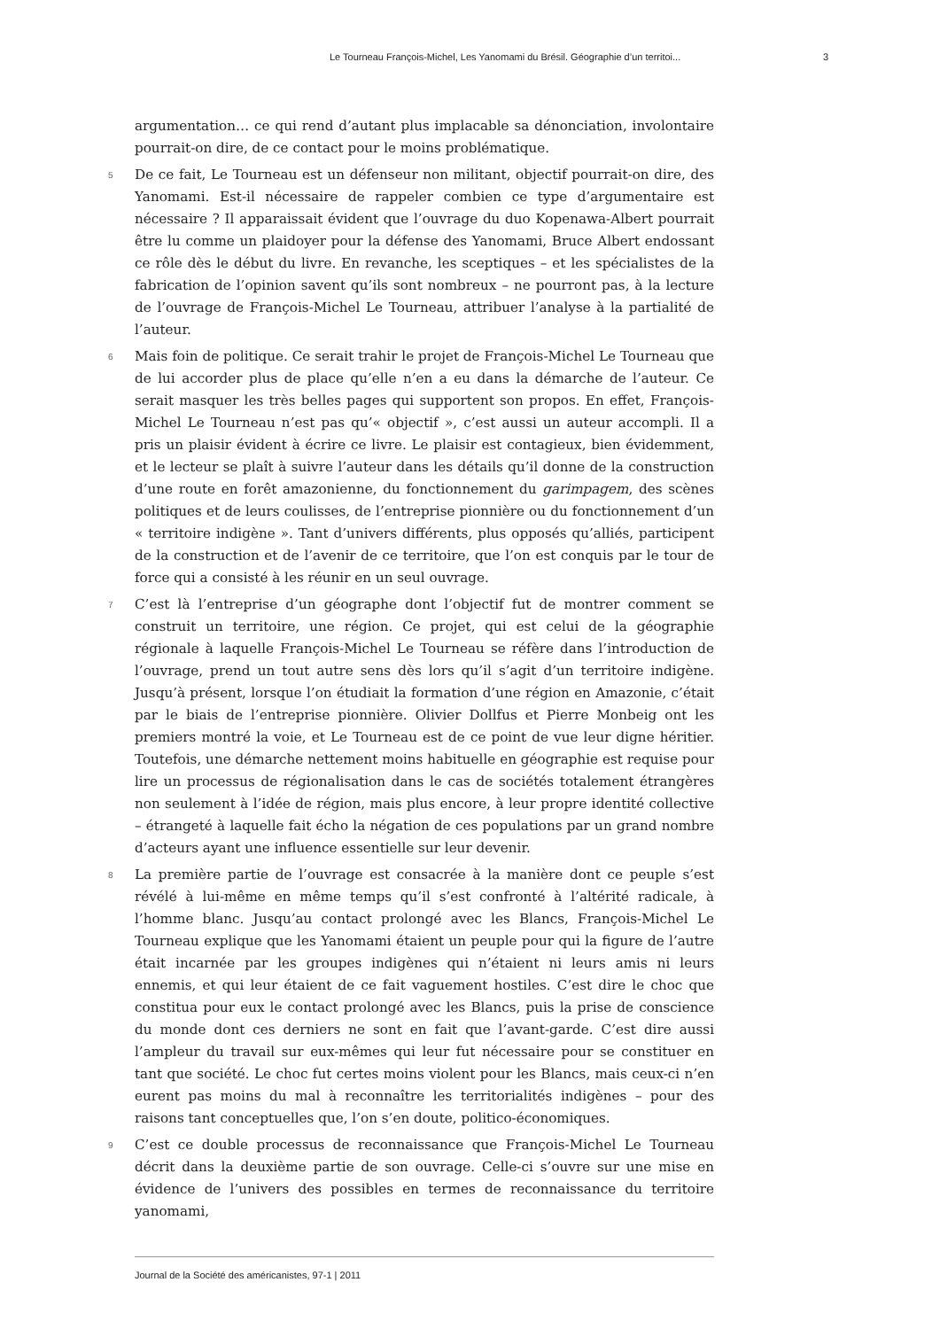Le Tourneau François-Michel, Les Yanomami du Brésil. Géographie d’un territoi... 3
argumentation… ce qui rend d’autant plus implacable sa dénonciation, involontaire pourrait-on dire, de ce contact pour le moins problématique.
5
De ce fait, Le Tourneau est un défenseur non militant, objectif pourrait-on dire, des Yanomami. Est-il nécessaire de rappeler combien ce type d’argumentaire est nécessaire ? Il apparaissait évident que l’ouvrage du duo Kopenawa-Albert pourrait être lu comme un plaidoyer pour la défense des Yanomami, Bruce Albert endossant ce rôle dès le début du livre. En revanche, les sceptiques – et les spécialistes de la fabrication de l’opinion savent qu’ils sont nombreux – ne pourront pas, à la lecture de l’ouvrage de François-Michel Le Tourneau, attribuer l’analyse à la partialité de l’auteur.
6
Mais foin de politique. Ce serait trahir le projet de François-Michel Le Tourneau que de lui accorder plus de place qu’elle n’en a eu dans la démarche de l’auteur. Ce serait masquer les très belles pages qui supportent son propos. En effet, François-Michel Le Tourneau n’est pas qu’« objectif », c’est aussi un auteur accompli. Il a pris un plaisir évident à écrire ce livre. Le plaisir est contagieux, bien évidemment, et le lecteur se plaît à suivre l’auteur dans les détails qu’il donne de la construction d’une route en forêt amazonienne, du fonctionnement du garimpagem, des scènes politiques et de leurs coulisses, de l’entreprise pionnière ou du fonctionnement d’un « territoire indigène ». Tant d’univers différents, plus opposés qu’alliés, participent de la construction et de l’avenir de ce territoire, que l’on est conquis par le tour de force qui a consisté à les réunir en un seul ouvrage.
7
C’est là l’entreprise d’un géographe dont l’objectif fut de montrer comment se construit un territoire, une région. Ce projet, qui est celui de la géographie régionale à laquelle François-Michel Le Tourneau se réfère dans l’introduction de l’ouvrage, prend un tout autre sens dès lors qu’il s’agit d’un territoire indigène. Jusqu’à présent, lorsque l’on étudiait la formation d’une région en Amazonie, c’était par le biais de l’entreprise pionnière. Olivier Dollfus et Pierre Monbeig ont les premiers montré la voie, et Le Tourneau est de ce point de vue leur digne héritier. Toutefois, une démarche nettement moins habituelle en géographie est requise pour lire un processus de régionalisation dans le cas de sociétés totalement étrangères non seulement à l’idée de région, mais plus encore, à leur propre identité collective – étrangeté à laquelle fait écho la négation de ces populations par un grand nombre d’acteurs ayant une influence essentielle sur leur devenir.
8
La première partie de l’ouvrage est consacrée à la manière dont ce peuple s’est révélé à lui-même en même temps qu’il s’est confronté à l’altérité radicale, à l’homme blanc. Jusqu’au contact prolongé avec les Blancs, François-Michel Le Tourneau explique que les Yanomami étaient un peuple pour qui la figure de l’autre était incarnée par les groupes indigènes qui n’étaient ni leurs amis ni leurs ennemis, et qui leur étaient de ce fait vaguement hostiles. C’est dire le choc que constitua pour eux le contact prolongé avec les Blancs, puis la prise de conscience du monde dont ces derniers ne sont en fait que l’avant-garde. C’est dire aussi l’ampleur du travail sur eux-mêmes qui leur fut nécessaire pour se constituer en tant que société. Le choc fut certes moins violent pour les Blancs, mais ceux-ci n’en eurent pas moins du mal à reconnaître les territorialités indigènes – pour des raisons tant conceptuelles que, l’on s’en doute, politico-économiques.
9
C’est ce double processus de reconnaissance que François-Michel Le Tourneau décrit dans la deuxième partie de son ouvrage. Celle-ci s’ouvre sur une mise en évidence de l’univers des possibles en termes de reconnaissance du territoire yanomami,
Journal de la Société des américanistes, 97-1 | 2011